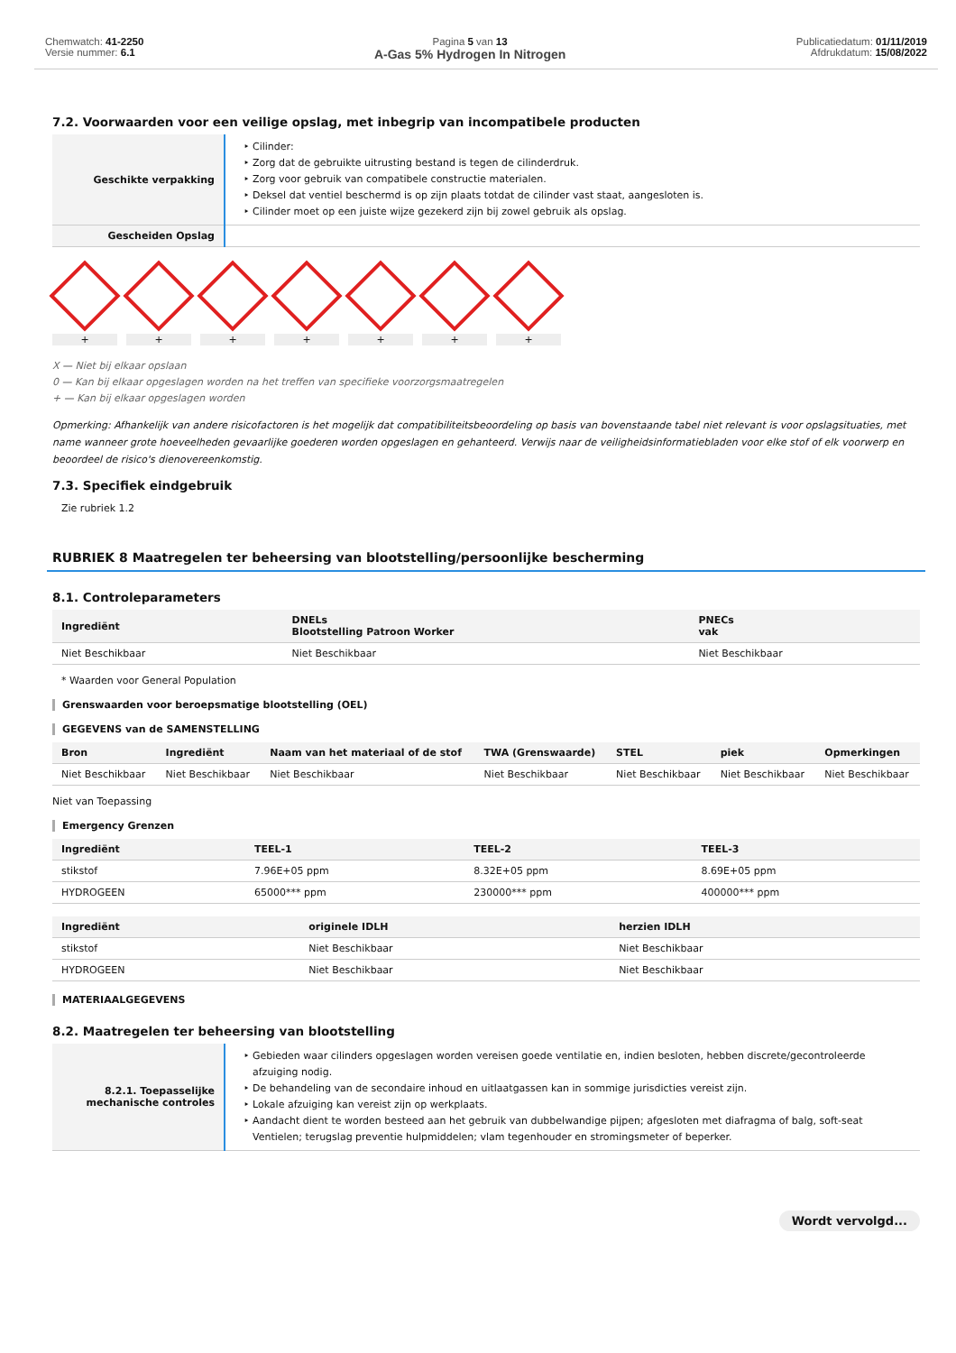Chemwatch: 41-2250
Versie nummer: 6.1
Pagina 5 van 13
A-Gas 5% Hydrogen In Nitrogen
Publicatiedatum: 01/11/2019
Afdrukdatum: 15/08/2022
7.2. Voorwaarden voor een veilige opslag, met inbegrip van incompatibele producten
| Geschikte verpakking | Cilinder: Zorg dat de gebruikte uitrusting bestand is tegen de cilinderdruk. Zorg voor gebruik van compatibele constructie materialen. Deksel dat ventiel beschermd is op zijn plaats totdat de cilinder vast staat, aangesloten is. Cilinder moet op een juiste wijze gezekerd zijn bij zowel gebruik als opslag. |
| Gescheiden Opslag | |
+ + + + + + +
X — Niet bij elkaar opslaan
0 — Kan bij elkaar opgeslagen worden na het treffen van specifieke voorzorgsmaatregelen
+ — Kan bij elkaar opgeslagen worden
Opmerking: Afhankelijk van andere risicofactoren is het mogelijk dat compatibiliteitsbeoordeling op basis van bovenstaande tabel niet relevant is voor opslagsituaties, met name wanneer grote hoeveelheden gevaarlijke goederen worden opgeslagen en gehanteerd. Verwijs naar de veiligheidsinformatiebladen voor elke stof of elk voorwerp en beoordeel de risico's dienovereenkomstig.
7.3. Specifiek eindgebruik
Zie rubriek 1.2
RUBRIEK 8 Maatregelen ter beheersing van blootstelling/persoonlijke bescherming
8.1. Controleparameters
| Ingrediënt | DNELs Blootstelling Patroon Worker | PNECs vak |
| --- | --- | --- |
| Niet Beschikbaar | Niet Beschikbaar | Niet Beschikbaar |
* Waarden voor General Population
Grenswaarden voor beroepsmatige blootstelling (OEL)
GEGEVENS van de SAMENSTELLING
| Bron | Ingrediënt | Naam van het materiaal of de stof | TWA (Grenswaarde) | STEL | piek | Opmerkingen |
| --- | --- | --- | --- | --- | --- | --- |
| Niet Beschikbaar | Niet Beschikbaar | Niet Beschikbaar | Niet Beschikbaar | Niet Beschikbaar | Niet Beschikbaar | Niet Beschikbaar |
Niet van Toepassing
Emergency Grenzen
| Ingrediënt | TEEL-1 | TEEL-2 | TEEL-3 |
| --- | --- | --- | --- |
| stikstof | 7.96E+05 ppm | 8.32E+05 ppm | 8.69E+05 ppm |
| HYDROGEEN | 65000*** ppm | 230000*** ppm | 400000*** ppm |
| Ingrediënt | originele IDLH | herzien IDLH |
| --- | --- | --- |
| stikstof | Niet Beschikbaar | Niet Beschikbaar |
| HYDROGEEN | Niet Beschikbaar | Niet Beschikbaar |
MATERIAALGEGEVENS
8.2. Maatregelen ter beheersing van blootstelling
| 8.2.1. Toepasselijke mechanische controles | Gebieden waar cilinders opgeslagen worden vereisen goede ventilatie en, indien besloten, hebben discrete/gecontroleerde afzuiging nodig. De behandeling van de secondaire inhoud en uitlaatgassen kan in sommige jurisdicties vereist zijn. Lokale afzuiging kan vereist zijn op werkplaats. Aandacht dient te worden besteed aan het gebruik van dubbelwandige pijpen; afgesloten met diafragma of balg, soft-seat Ventielen; terugslag preventie hulpmiddelen; vlam tegenhouder en stromingsmeter of beperker. |
Wordt vervolgd...